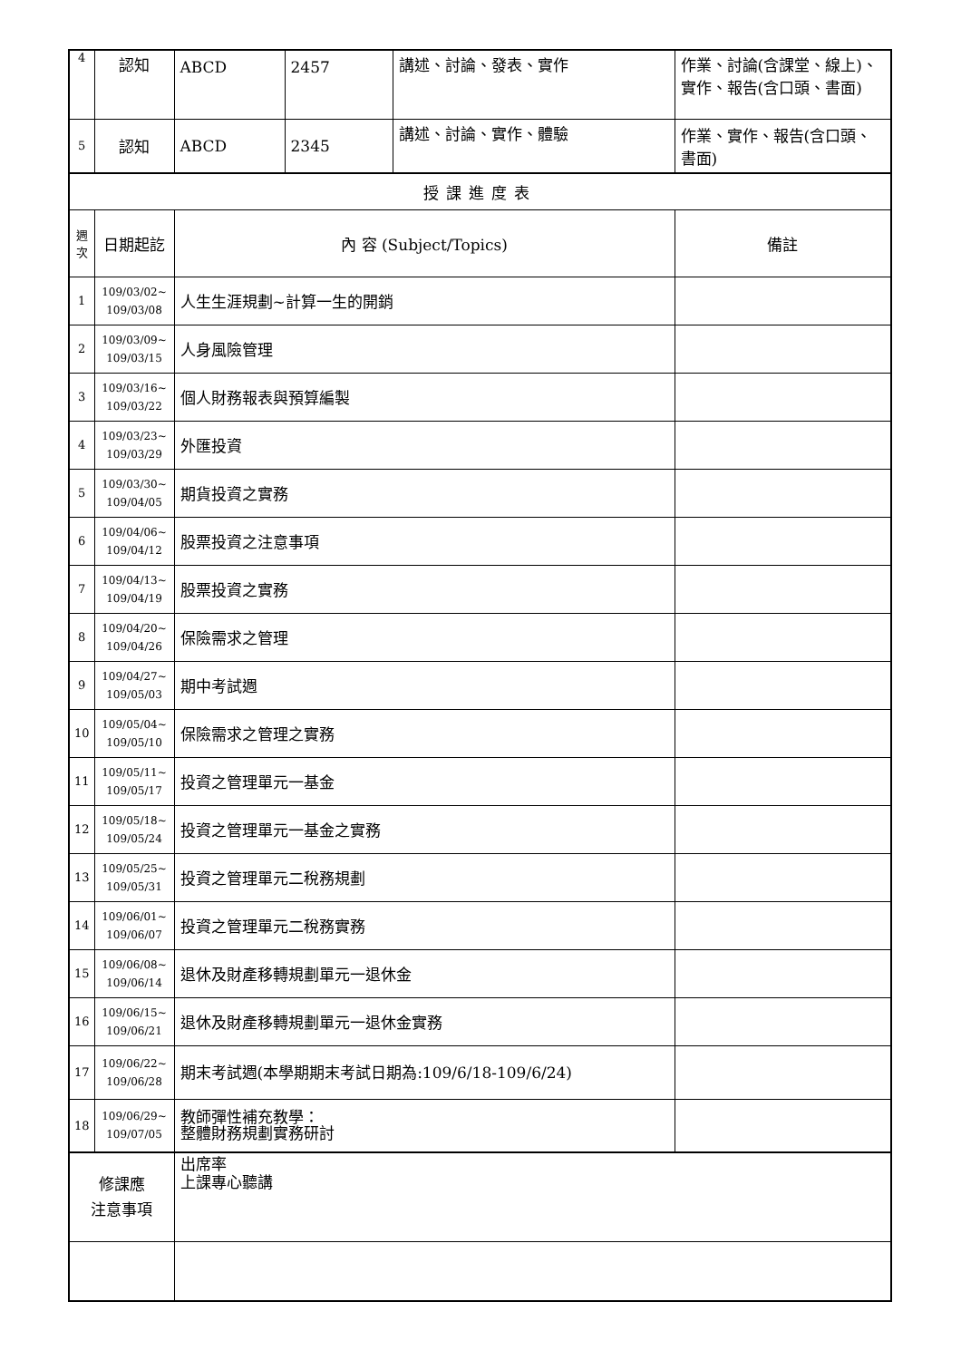| 4 | 認知 | ABCD | 2457 | 講述、討論、發表、實作 | 作業、討論(含課堂、線上)、實作、報告(含口頭、書面) |
| 5 | 認知 | ABCD | 2345 | 講述、討論、實作、體驗 | 作業、實作、報告(含口頭、書面) |
| 授課進度表 | | | | | |
| 週 次 | 日期起訖 | 內 容 (Subject/Topics) | | | 備註 |
| 1 | 109/03/02~ 109/03/08 | 人生生涯規劃~計算一生的開銷 | | | |
| 2 | 109/03/09~ 109/03/15 | 人身風險管理 | | | |
| 3 | 109/03/16~ 109/03/22 | 個人財務報表與預算編製 | | | |
| 4 | 109/03/23~ 109/03/29 | 外匯投資 | | | |
| 5 | 109/03/30~ 109/04/05 | 期貨投資之實務 | | | |
| 6 | 109/04/06~ 109/04/12 | 股票投資之注意事項 | | | |
| 7 | 109/04/13~ 109/04/19 | 股票投資之實務 | | | |
| 8 | 109/04/20~ 109/04/26 | 保險需求之管理 | | | |
| 9 | 109/04/27~ 109/05/03 | 期中考試週 | | | |
| 10 | 109/05/04~ 109/05/10 | 保險需求之管理之實務 | | | |
| 11 | 109/05/11~ 109/05/17 | 投資之管理單元一基金 | | | |
| 12 | 109/05/18~ 109/05/24 | 投資之管理單元一基金之實務 | | | |
| 13 | 109/05/25~ 109/05/31 | 投資之管理單元二稅務規劃 | | | |
| 14 | 109/06/01~ 109/06/07 | 投資之管理單元二稅務實務 | | | |
| 15 | 109/06/08~ 109/06/14 | 退休及財產移轉規劃單元一退休金 | | | |
| 16 | 109/06/15~ 109/06/21 | 退休及財產移轉規劃單元一退休金實務 | | | |
| 17 | 109/06/22~ 109/06/28 | 期末考試週(本學期期末考試日期為:109/6/18-109/6/24) | | | |
| 18 | 109/06/29~ 109/07/05 | 教師彈性補充教學： 整體財務規劃實務研討 | | | |
| 修課應 注意事項 | | 出席率 上課專心聽講 | | | |